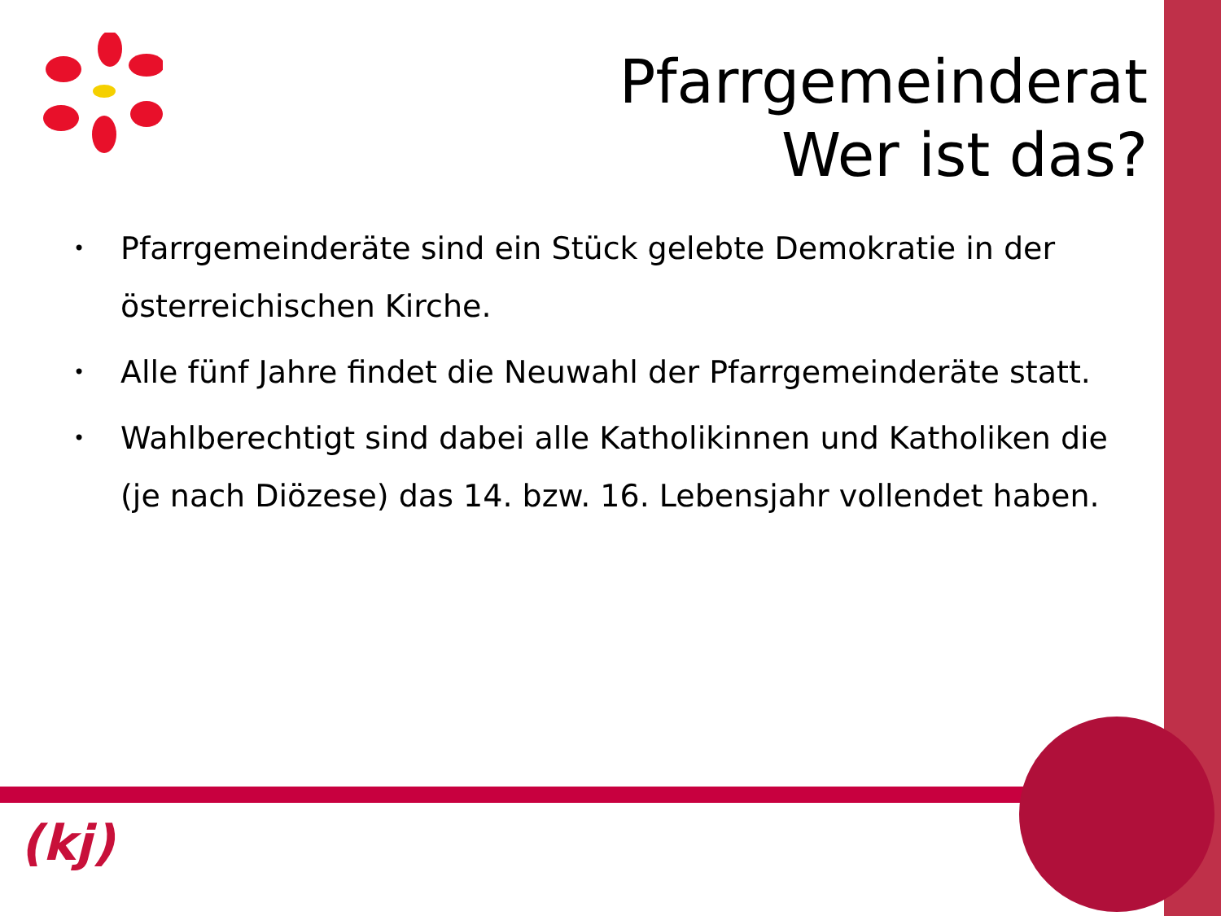Pfarrgemeinderat
Wer ist das?
• Pfarrgemeinderäte sind ein Stück gelebte Demokratie in der österreichischen Kirche.
• Alle fünf Jahre findet die Neuwahl der Pfarrgemeinderäte statt.
• Wahlberechtigt sind dabei alle Katholikinnen und Katholiken die (je nach Diözese) das 14. bzw. 16. Lebensjahr vollendet haben.
(kj)